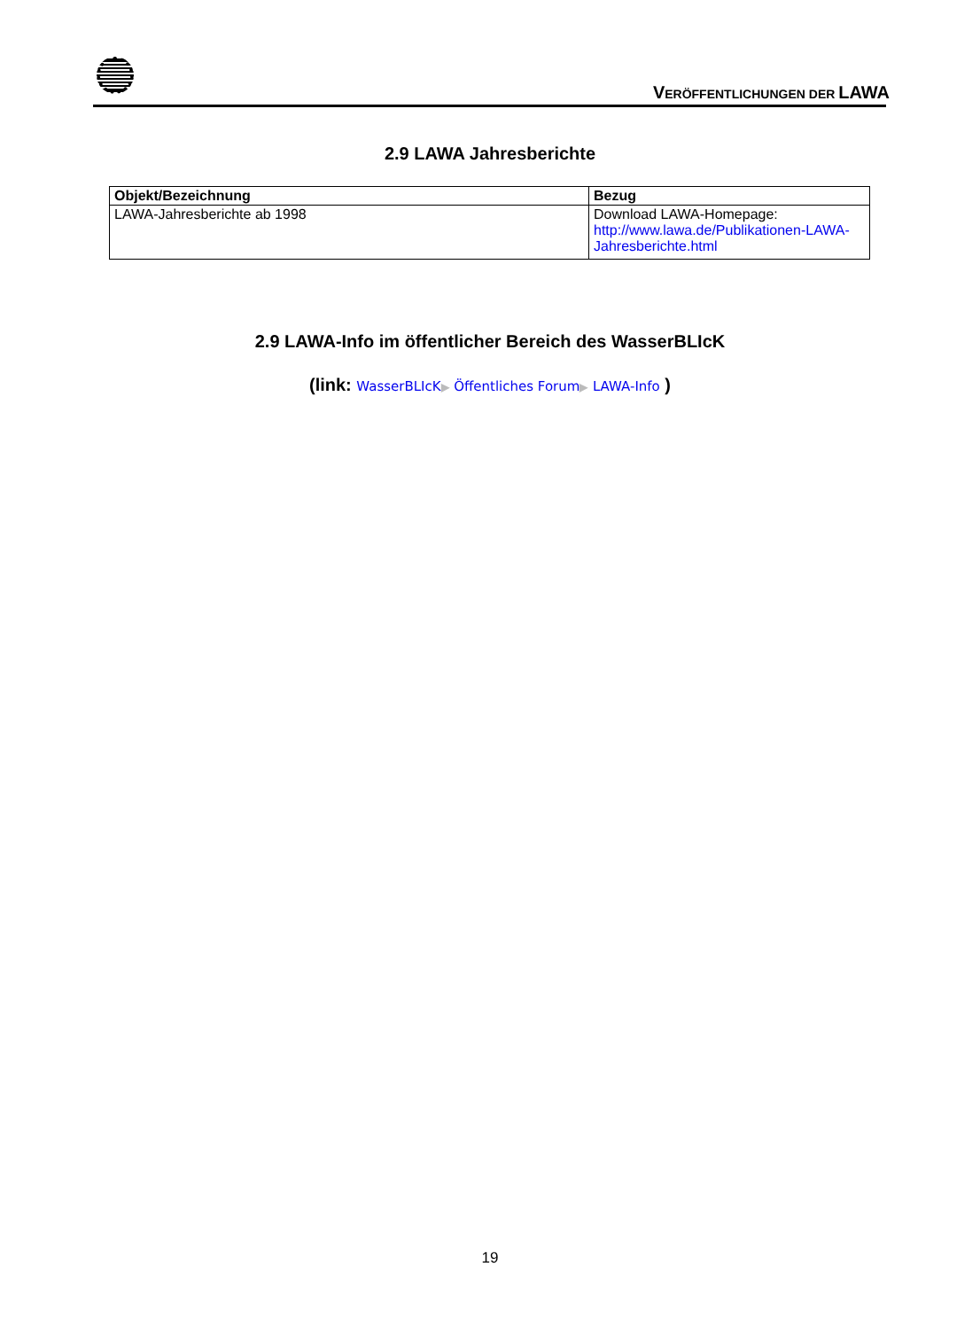VERÖFFENTLICHUNGEN DER LAWA
2.9 LAWA Jahresberichte
| Objekt/Bezeichnung | Bezug |
| --- | --- |
| LAWA-Jahresberichte ab 1998 | Download LAWA-Homepage: http://www.lawa.de/Publikationen-LAWA-Jahresberichte.html |
2.9 LAWA-Info im öffentlicher Bereich des WasserBLIcK
(link: WasserBLIcK▶ Öffentliches Forum▶ LAWA-Info )
19